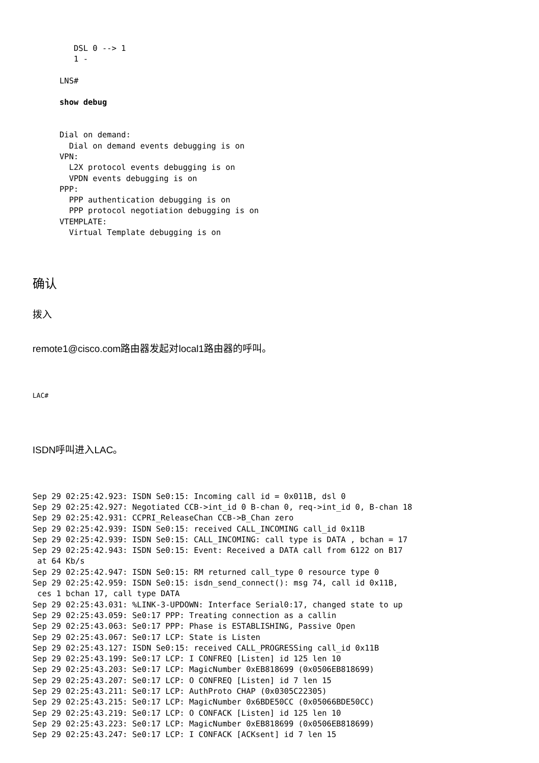DSL 0 --> 1
   1 -

LNS#

show debug


Dial on demand:
  Dial on demand events debugging is on
VPN:
  L2X protocol events debugging is on
  VPDN events debugging is on
PPP:
  PPP authentication debugging is on
  PPP protocol negotiation debugging is on
VTEMPLATE:
  Virtual Template debugging is on
确认
拨入
remote1@cisco.com路由器发起对local1路由器的呼叫。
LAC#
ISDN呼叫进入LAC。
Sep 29 02:25:42.923: ISDN Se0:15: Incoming call id = 0x011B, dsl 0
Sep 29 02:25:42.927: Negotiated CCB->int_id 0 B-chan 0, req->int_id 0, B-chan 18
Sep 29 02:25:42.931: CCPRI_ReleaseChan CCB->B_Chan zero
Sep 29 02:25:42.939: ISDN Se0:15: received CALL_INCOMING call_id 0x11B
Sep 29 02:25:42.939: ISDN Se0:15: CALL_INCOMING: call type is DATA , bchan = 17
Sep 29 02:25:42.943: ISDN Se0:15: Event: Received a DATA call from 6122 on B17
 at 64 Kb/s
Sep 29 02:25:42.947: ISDN Se0:15: RM returned call_type 0 resource type 0
Sep 29 02:25:42.959: ISDN Se0:15: isdn_send_connect(): msg 74, call id 0x11B,
 ces 1 bchan 17, call type DATA
Sep 29 02:25:43.031: %LINK-3-UPDOWN: Interface Serial0:17, changed state to up
Sep 29 02:25:43.059: Se0:17 PPP: Treating connection as a callin
Sep 29 02:25:43.063: Se0:17 PPP: Phase is ESTABLISHING, Passive Open
Sep 29 02:25:43.067: Se0:17 LCP: State is Listen
Sep 29 02:25:43.127: ISDN Se0:15: received CALL_PROGRESSing call_id 0x11B
Sep 29 02:25:43.199: Se0:17 LCP: I CONFREQ [Listen] id 125 len 10
Sep 29 02:25:43.203: Se0:17 LCP: MagicNumber 0xEB818699 (0x0506EB818699)
Sep 29 02:25:43.207: Se0:17 LCP: O CONFREQ [Listen] id 7 len 15
Sep 29 02:25:43.211: Se0:17 LCP: AuthProto CHAP (0x0305C22305)
Sep 29 02:25:43.215: Se0:17 LCP: MagicNumber 0x6BDE50CC (0x05066BDE50CC)
Sep 29 02:25:43.219: Se0:17 LCP: O CONFACK [Listen] id 125 len 10
Sep 29 02:25:43.223: Se0:17 LCP: MagicNumber 0xEB818699 (0x0506EB818699)
Sep 29 02:25:43.247: Se0:17 LCP: I CONFACK [ACKsent] id 7 len 15